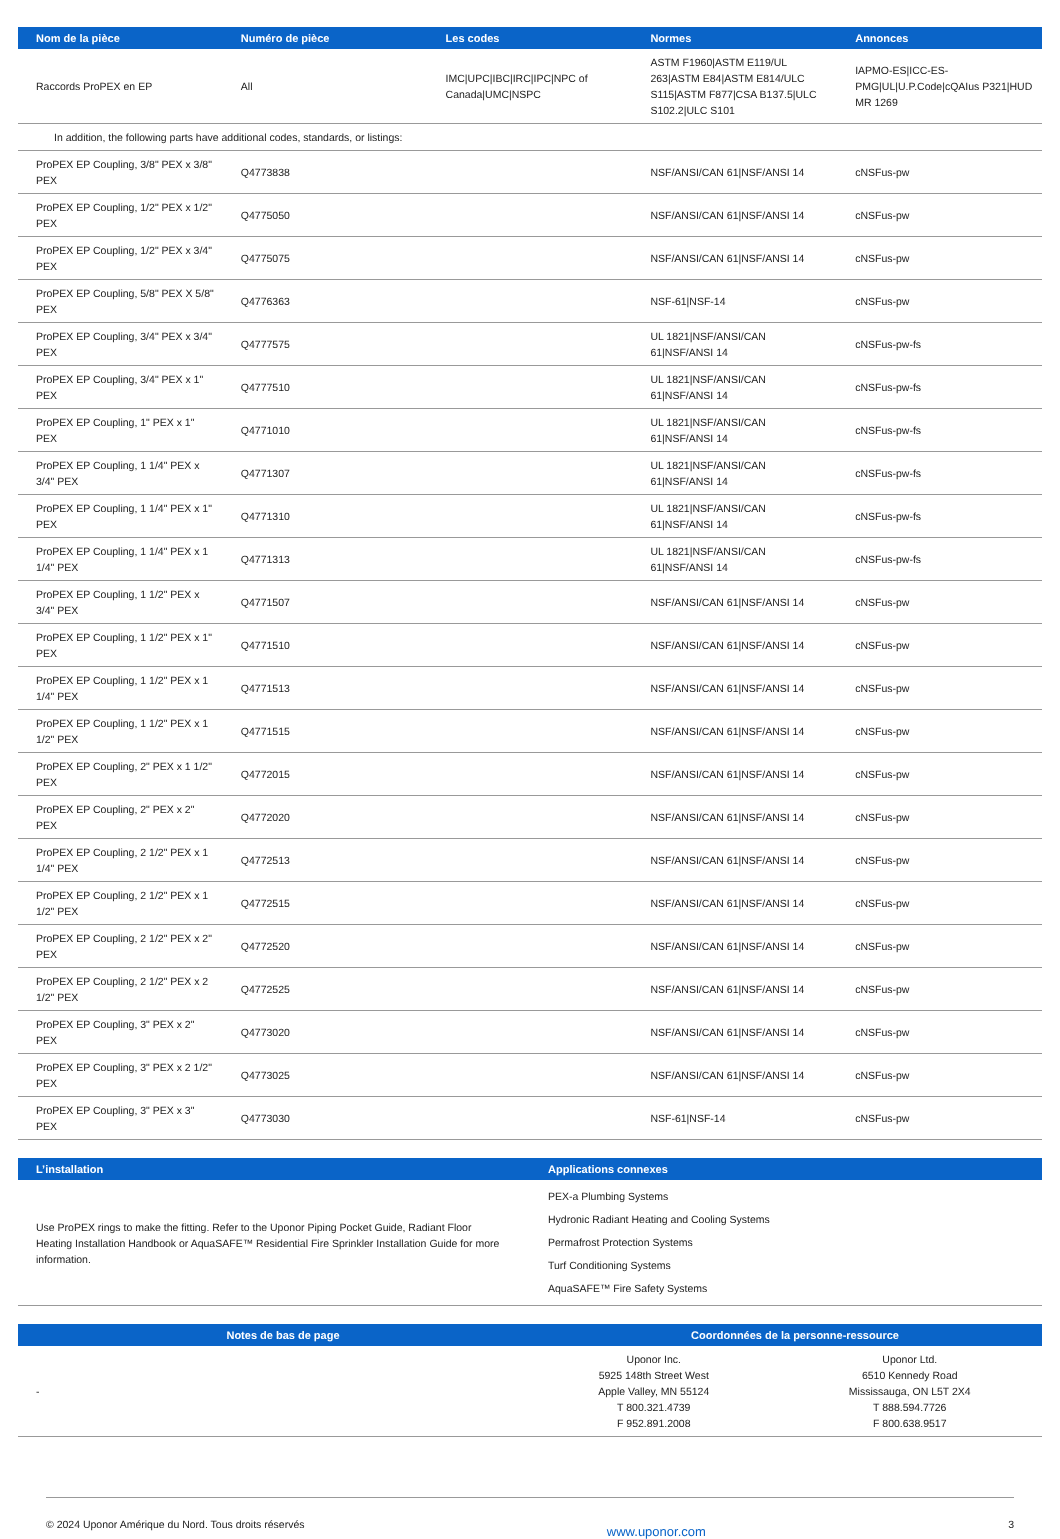| Nom de la pièce | Numéro de pièce | Les codes | Normes | Annonces |
| --- | --- | --- | --- | --- |
| Raccords ProPEX en EP | All | IMC/UPC/IBC/IRC/IPC/NPC of Canada/UMC/NSPC | ASTM F1960/ASTM E119/UL 263/ASTM E84/ASTM E814/ULC S115/ASTM F877/CSA B137.5/ULC S102.2/ULC S101 | IAPMO-ES/ICC-ES-PMG/UL/U.P.Code/cQAIus P321/HUD MR 1269 |
| In addition, the following parts have additional codes, standards, or listings: | | | | |
| ProPEX EP Coupling, 3/8" PEX x 3/8" PEX | Q4773838 | | NSF/ANSI/CAN 61/NSF/ANSI 14 | cNSFus-pw |
| ProPEX EP Coupling, 1/2" PEX x 1/2" PEX | Q4775050 | | NSF/ANSI/CAN 61/NSF/ANSI 14 | cNSFus-pw |
| ProPEX EP Coupling, 1/2" PEX x 3/4" PEX | Q4775075 | | NSF/ANSI/CAN 61/NSF/ANSI 14 | cNSFus-pw |
| ProPEX EP Coupling, 5/8" PEX X 5/8" PEX | Q4776363 | | NSF-61/NSF-14 | cNSFus-pw |
| ProPEX EP Coupling, 3/4" PEX x 3/4" PEX | Q4777575 | | UL 1821/NSF/ANSI/CAN 61/NSF/ANSI 14 | cNSFus-pw-fs |
| ProPEX EP Coupling, 3/4" PEX x 1" PEX | Q4777510 | | UL 1821/NSF/ANSI/CAN 61/NSF/ANSI 14 | cNSFus-pw-fs |
| ProPEX EP Coupling, 1" PEX x 1" PEX | Q4771010 | | UL 1821/NSF/ANSI/CAN 61/NSF/ANSI 14 | cNSFus-pw-fs |
| ProPEX EP Coupling, 1 1/4" PEX x 3/4" PEX | Q4771307 | | UL 1821/NSF/ANSI/CAN 61/NSF/ANSI 14 | cNSFus-pw-fs |
| ProPEX EP Coupling, 1 1/4" PEX x 1" PEX | Q4771310 | | UL 1821/NSF/ANSI/CAN 61/NSF/ANSI 14 | cNSFus-pw-fs |
| ProPEX EP Coupling, 1 1/4" PEX x 1 1/4" PEX | Q4771313 | | UL 1821/NSF/ANSI/CAN 61/NSF/ANSI 14 | cNSFus-pw-fs |
| ProPEX EP Coupling, 1 1/2" PEX x 3/4" PEX | Q4771507 | | NSF/ANSI/CAN 61/NSF/ANSI 14 | cNSFus-pw |
| ProPEX EP Coupling, 1 1/2" PEX x 1" PEX | Q4771510 | | NSF/ANSI/CAN 61/NSF/ANSI 14 | cNSFus-pw |
| ProPEX EP Coupling, 1 1/2" PEX x 1 1/4" PEX | Q4771513 | | NSF/ANSI/CAN 61/NSF/ANSI 14 | cNSFus-pw |
| ProPEX EP Coupling, 1 1/2" PEX x 1 1/2" PEX | Q4771515 | | NSF/ANSI/CAN 61/NSF/ANSI 14 | cNSFus-pw |
| ProPEX EP Coupling, 2" PEX x 1 1/2" PEX | Q4772015 | | NSF/ANSI/CAN 61/NSF/ANSI 14 | cNSFus-pw |
| ProPEX EP Coupling, 2" PEX x 2" PEX | Q4772020 | | NSF/ANSI/CAN 61/NSF/ANSI 14 | cNSFus-pw |
| ProPEX EP Coupling, 2 1/2" PEX x 1 1/4" PEX | Q4772513 | | NSF/ANSI/CAN 61/NSF/ANSI 14 | cNSFus-pw |
| ProPEX EP Coupling, 2 1/2" PEX x 1 1/2" PEX | Q4772515 | | NSF/ANSI/CAN 61/NSF/ANSI 14 | cNSFus-pw |
| ProPEX EP Coupling, 2 1/2" PEX x 2" PEX | Q4772520 | | NSF/ANSI/CAN 61/NSF/ANSI 14 | cNSFus-pw |
| ProPEX EP Coupling, 2 1/2" PEX x 2 1/2" PEX | Q4772525 | | NSF/ANSI/CAN 61/NSF/ANSI 14 | cNSFus-pw |
| ProPEX EP Coupling, 3" PEX x 2" PEX | Q4773020 | | NSF/ANSI/CAN 61/NSF/ANSI 14 | cNSFus-pw |
| ProPEX EP Coupling, 3" PEX x 2 1/2" PEX | Q4773025 | | NSF/ANSI/CAN 61/NSF/ANSI 14 | cNSFus-pw |
| ProPEX EP Coupling, 3" PEX x 3" PEX | Q4773030 | | NSF-61/NSF-14 | cNSFus-pw |
| L’installation | Applications connexes |
| --- | --- |
| Use ProPEX rings to make the fitting. Refer to the Uponor Piping Pocket Guide, Radiant Floor Heating Installation Handbook or AquaSAFE™ Residential Fire Sprinkler Installation Guide for more information. | PEX-a Plumbing Systems Hydronic Radiant Heating and Cooling Systems Permafrost Protection Systems Turf Conditioning Systems AquaSAFE™ Fire Safety Systems |
| Notes de bas de page | Coordonnées de la personne-ressource | |
| --- | --- | --- |
| - | Uponor Inc. 5925 148th Street West Apple Valley, MN 55124 T 800.321.4739 F 952.891.2008 | Uponor Ltd. 6510 Kennedy Road Mississauga, ON L5T 2X4 T 888.594.7726 F 800.638.9517 |
© 2024 Uponor Amérique du Nord. Tous droits réservés www.uponor.com 3